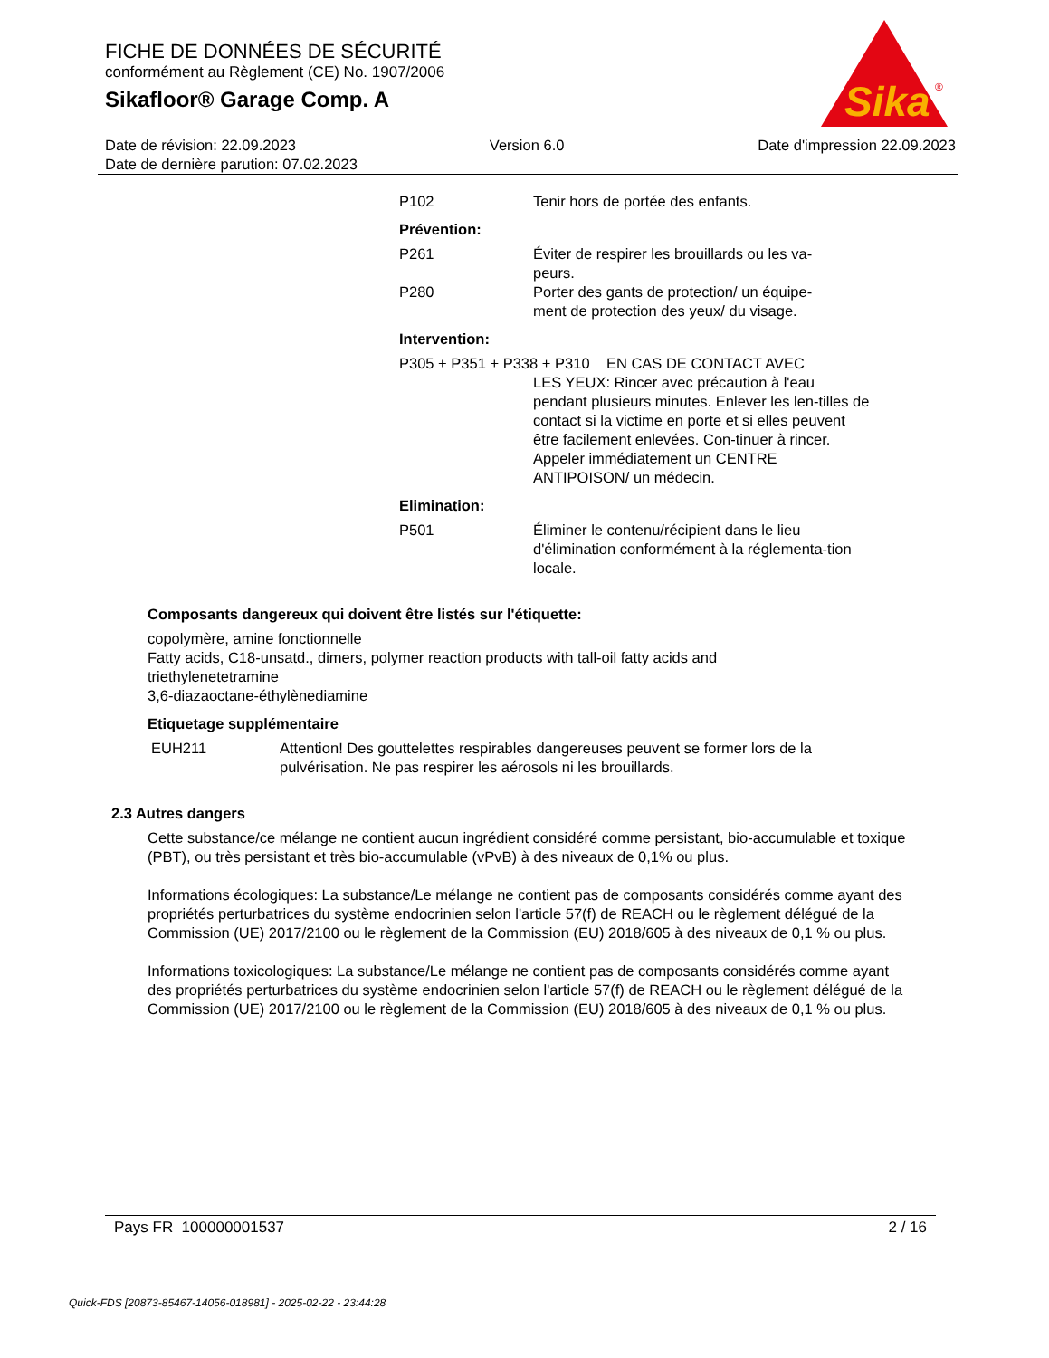FICHE DE DONNÉES DE SÉCURITÉ
conformément au Règlement (CE) No. 1907/2006
Sikafloor® Garage Comp. A
Sika
®
Date de révision: 22.09.2023 Version 6.0 Date d'impression 22.09.2023
Date de dernière parution: 07.02.2023
P102 Tenir hors de portée des enfants.
Prévention:
P261 Éviter de respirer les brouillards ou les va-
peurs.
P280 Porter des gants de protection/ un équipe-
ment de protection des yeux/ du visage.
Intervention:
P305 + P351 + P338 + P310 EN CAS DE CONTACT AVEC
LES YEUX: Rincer avec précaution à l'eau pendant plusieurs minutes. Enlever les len-tilles de contact si la victime en porte et si elles peuvent être facilement enlevées. Con-tinuer à rincer. Appeler immédiatement un CENTRE ANTIPOISON/ un médecin.
Elimination:
P501 Éliminer le contenu/récipient dans le lieu d'élimination conformément à la réglementa-tion locale.
Composants dangereux qui doivent être listés sur l'étiquette:
copolymère, amine fonctionnelle
Fatty acids, C18-unsatd., dimers, polymer reaction products with tall-oil fatty acids and
triethylenetetramine
3,6-diazaoctane-éthylènediamine
Etiquetage supplémentaire
EUH211 Attention! Des gouttelettes respirables dangereuses peuvent se former lors de la pulvérisation. Ne pas respirer les aérosols ni les brouillards.
2.3 Autres dangers
Cette substance/ce mélange ne contient aucun ingrédient considéré comme persistant, bio-accumulable et toxique (PBT), ou très persistant et très bio-accumulable (vPvB) à des niveaux de 0,1% ou plus.
Informations écologiques: La substance/Le mélange ne contient pas de composants considérés comme ayant des propriétés perturbatrices du système endocrinien selon l'article 57(f) de REACH ou le règlement délégué de la Commission (UE) 2017/2100 ou le règlement de la Commission (EU) 2018/605 à des niveaux de 0,1 % ou plus.
Informations toxicologiques: La substance/Le mélange ne contient pas de composants considérés comme ayant des propriétés perturbatrices du système endocrinien selon l'article 57(f) de REACH ou le règlement délégué de la Commission (UE) 2017/2100 ou le règlement de la Commission (EU) 2018/605 à des niveaux de 0,1 % ou plus.
Pays FR 100000001537 2 / 16
Quick-FDS [20873-85467-14056-018981] - 2025-02-22 - 23:44:28